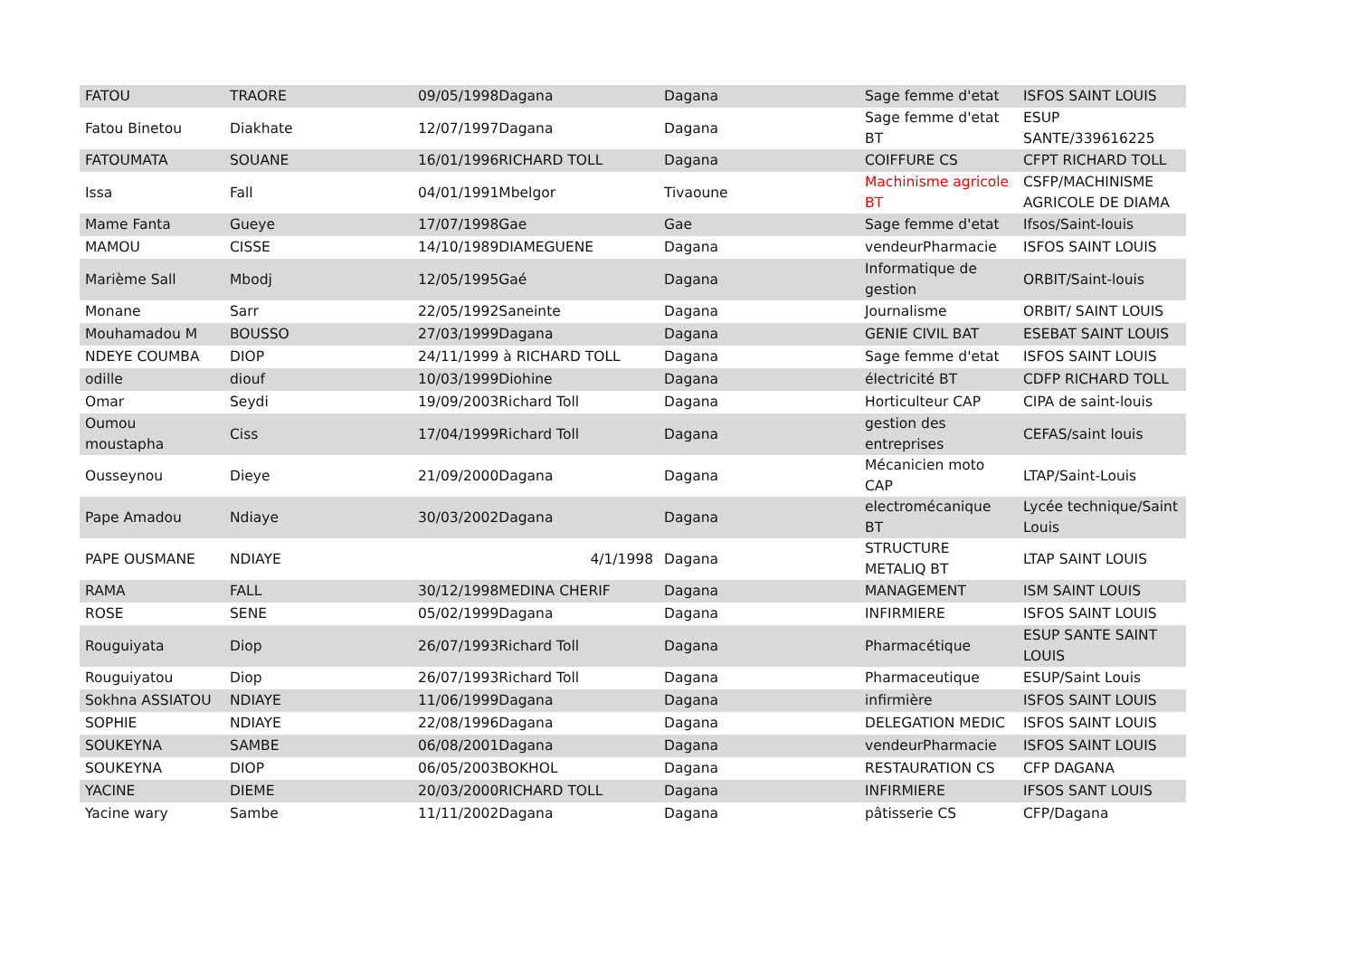| FATOU | TRAORE | 09/05/1998Dagana | Dagana | Sage femme d'etat | ISFOS SAINT LOUIS |
| Fatou Binetou | Diakhate | 12/07/1997Dagana | Dagana | Sage femme d'etat BT | ESUP SANTE/339616225 |
| FATOUMATA | SOUANE | 16/01/1996RICHARD TOLL | Dagana | COIFFURE CS | CFPT RICHARD TOLL |
| Issa | Fall | 04/01/1991Mbelgor | Tivaoune | Machinisme agricole BT | CSFP/MACHINISME AGRICOLE DE DIAMA |
| Mame Fanta | Gueye | 17/07/1998Gae | Gae | Sage femme d'etat | Ifsos/Saint-louis |
| MAMOU | CISSE | 14/10/1989DIAMEGUENE | Dagana | vendeurPharmacie | ISFOS SAINT LOUIS |
| Marième Sall | Mbodj | 12/05/1995Gaé | Dagana | Informatique de gestion | ORBIT/Saint-louis |
| Monane | Sarr | 22/05/1992Saneinte | Dagana | Journalisme | ORBIT/ SAINT LOUIS |
| Mouhamadou M | BOUSSO | 27/03/1999Dagana | Dagana | GENIE CIVIL BAT | ESEBAT SAINT LOUIS |
| NDEYE COUMBA | DIOP | 24/11/1999 à RICHARD TOLL | Dagana | Sage femme d'etat | ISFOS SAINT LOUIS |
| odille | diouf | 10/03/1999Diohine | Dagana | électricité BT | CDFP RICHARD TOLL |
| Omar | Seydi | 19/09/2003Richard Toll | Dagana | Horticulteur CAP | CIPA de saint-louis |
| Oumou moustapha | Ciss | 17/04/1999Richard Toll | Dagana | gestion des entreprises | CEFAS/saint louis |
| Ousseynou | Dieye | 21/09/2000Dagana | Dagana | Mécanicien moto CAP | LTAP/Saint-Louis |
| Pape Amadou | Ndiaye | 30/03/2002Dagana | Dagana | electromécanique BT | Lycée technique/Saint Louis |
| PAPE OUSMANE | NDIAYE | 4/1/1998 | Dagana | STRUCTURE METALIQ BT | LTAP SAINT LOUIS |
| RAMA | FALL | 30/12/1998MEDINA CHERIF | Dagana | MANAGEMENT | ISM SAINT LOUIS |
| ROSE | SENE | 05/02/1999Dagana | Dagana | INFIRMIERE | ISFOS SAINT LOUIS |
| Rouguiyata | Diop | 26/07/1993Richard Toll | Dagana | Pharmacétique | ESUP SANTE SAINT LOUIS |
| Rouguiyatou | Diop | 26/07/1993Richard Toll | Dagana | Pharmaceutique | ESUP/Saint Louis |
| Sokhna ASSIATOU | NDIAYE | 11/06/1999Dagana | Dagana | infirmière | ISFOS SAINT LOUIS |
| SOPHIE | NDIAYE | 22/08/1996Dagana | Dagana | DELEGATION MEDIC | ISFOS SAINT LOUIS |
| SOUKEYNA | SAMBE | 06/08/2001Dagana | Dagana | vendeurPharmacie | ISFOS SAINT LOUIS |
| SOUKEYNA | DIOP | 06/05/2003BOKHOL | Dagana | RESTAURATION CS | CFP DAGANA |
| YACINE | DIEME | 20/03/2000RICHARD TOLL | Dagana | INFIRMIERE | IFSOS SANT LOUIS |
| Yacine wary | Sambe | 11/11/2002Dagana | Dagana | pâtisserie CS | CFP/Dagana |